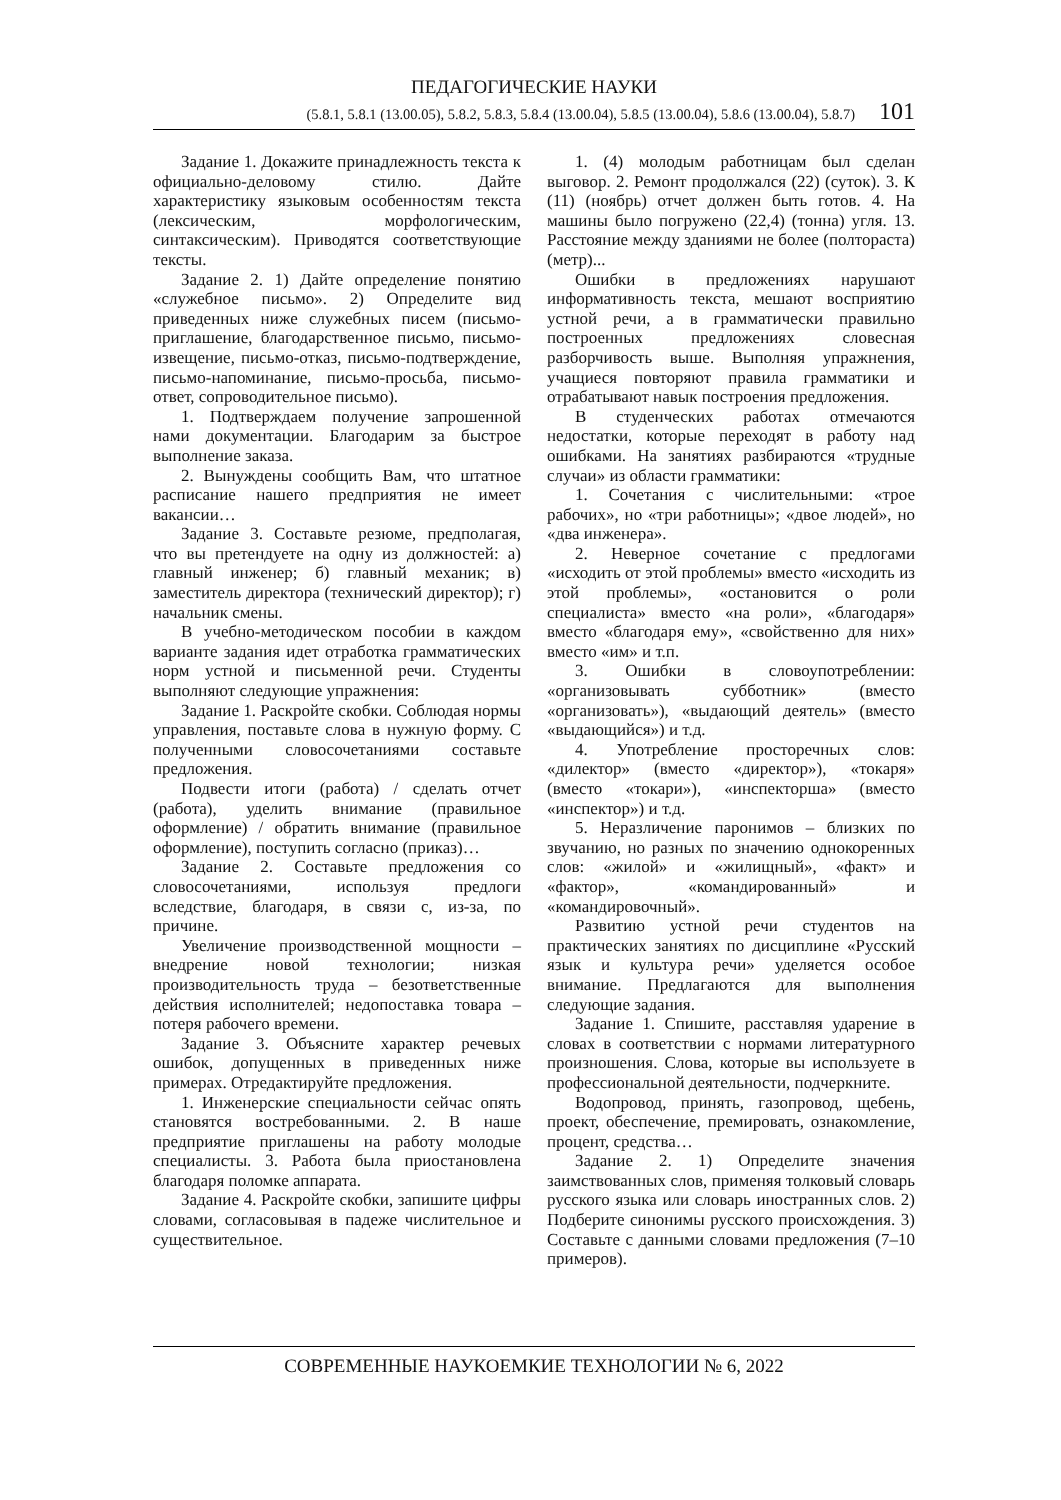ПЕДАГОГИЧЕСКИЕ НАУКИ
(5.8.1, 5.8.1 (13.00.05), 5.8.2, 5.8.3, 5.8.4 (13.00.04), 5.8.5 (13.00.04), 5.8.6 (13.00.04), 5.8.7) 101
Задание 1. Докажите принадлежность текста к официально-деловому стилю. Дайте характеристику языковым особенностям текста (лексическим, морфологическим, синтаксическим). Приводятся соответствующие тексты.
Задание 2. 1) Дайте определение понятию «служебное письмо». 2) Определите вид приведенных ниже служебных писем (письмо-приглашение, благодарственное письмо, письмо-извещение, письмо-отказ, письмо-подтверждение, письмо-напоминание, письмо-просьба, письмо-ответ, сопроводительное письмо).
1. Подтверждаем получение запрошенной нами документации. Благодарим за быстрое выполнение заказа.
2. Вынуждены сообщить Вам, что штатное расписание нашего предприятия не имеет вакансии…
Задание 3. Составьте резюме, предполагая, что вы претендуете на одну из должностей: а) главный инженер; б) главный механик; в) заместитель директора (технический директор); г) начальник смены.
В учебно-методическом пособии в каждом варианте задания идет отработка грамматических норм устной и письменной речи. Студенты выполняют следующие упражнения:
Задание 1. Раскройте скобки. Соблюдая нормы управления, поставьте слова в нужную форму. С полученными словосочетаниями составьте предложения.
Подвести итоги (работа) / сделать отчет (работа), уделить внимание (правильное оформление) / обратить внимание (правильное оформление), поступить согласно (приказ)…
Задание 2. Составьте предложения со словосочетаниями, используя предлоги вследствие, благодаря, в связи с, из-за, по причине.
Увеличение производственной мощности – внедрение новой технологии; низкая производительность труда – безответственные действия исполнителей; недопоставка товара – потеря рабочего времени.
Задание 3. Объясните характер речевых ошибок, допущенных в приведенных ниже примерах. Отредактируйте предложения.
1. Инженерские специальности сейчас опять становятся востребованными. 2. В наше предприятие приглашены на работу молодые специалисты. 3. Работа была приостановлена благодаря поломке аппарата.
Задание 4. Раскройте скобки, запишите цифры словами, согласовывая в падеже числительное и существительное.
1. (4) молодым работницам был сделан выговор. 2. Ремонт продолжался (22) (суток). 3. К (11) (ноябрь) отчет должен быть готов. 4. На машины было погружено (22,4) (тонна) угля. 13. Расстояние между зданиями не более (полтораста) (метр)...
Ошибки в предложениях нарушают информативность текста, мешают восприятию устной речи, а в грамматически правильно построенных предложениях словесная разборчивость выше. Выполняя упражнения, учащиеся повторяют правила грамматики и отрабатывают навык построения предложения.
В студенческих работах отмечаются недостатки, которые переходят в работу над ошибками. На занятиях разбираются «трудные случаи» из области грамматики:
1. Сочетания с числительными: «трое рабочих», но «три работницы»; «двое людей», но «два инженера».
2. Неверное сочетание с предлогами «исходить от этой проблемы» вместо «исходить из этой проблемы», «остановится о роли специалиста» вместо «на роли», «благодаря» вместо «благодаря ему», «свойственно для них» вместо «им» и т.п.
3. Ошибки в словоупотреблении: «организовывать субботник» (вместо «организовать»), «выдающий деятель» (вместо «выдающийся») и т.д.
4. Употребление просторечных слов: «дилектор» (вместо «директор»), «токаря» (вместо «токари»), «инспекторша» (вместо «инспектор») и т.д.
5. Неразличение паронимов – близких по звучанию, но разных по значению однокоренных слов: «жилой» и «жилищный», «факт» и «фактор», «командированный» и «командировочный».
Развитию устной речи студентов на практических занятиях по дисциплине «Русский язык и культура речи» уделяется особое внимание. Предлагаются для выполнения следующие задания.
Задание 1. Спишите, расставляя ударение в словах в соответствии с нормами литературного произношения. Слова, которые вы используете в профессиональной деятельности, подчеркните.
Водопровод, принять, газопровод, щебень, проект, обеспечение, премировать, ознакомление, процент, средства…
Задание 2. 1) Определите значения заимствованных слов, применяя толковый словарь русского языка или словарь иностранных слов. 2) Подберите синонимы русского происхождения. 3) Составьте с данными словами предложения (7–10 примеров).
СОВРЕМЕННЫЕ НАУКОЕМКИЕ ТЕХНОЛОГИИ № 6, 2022